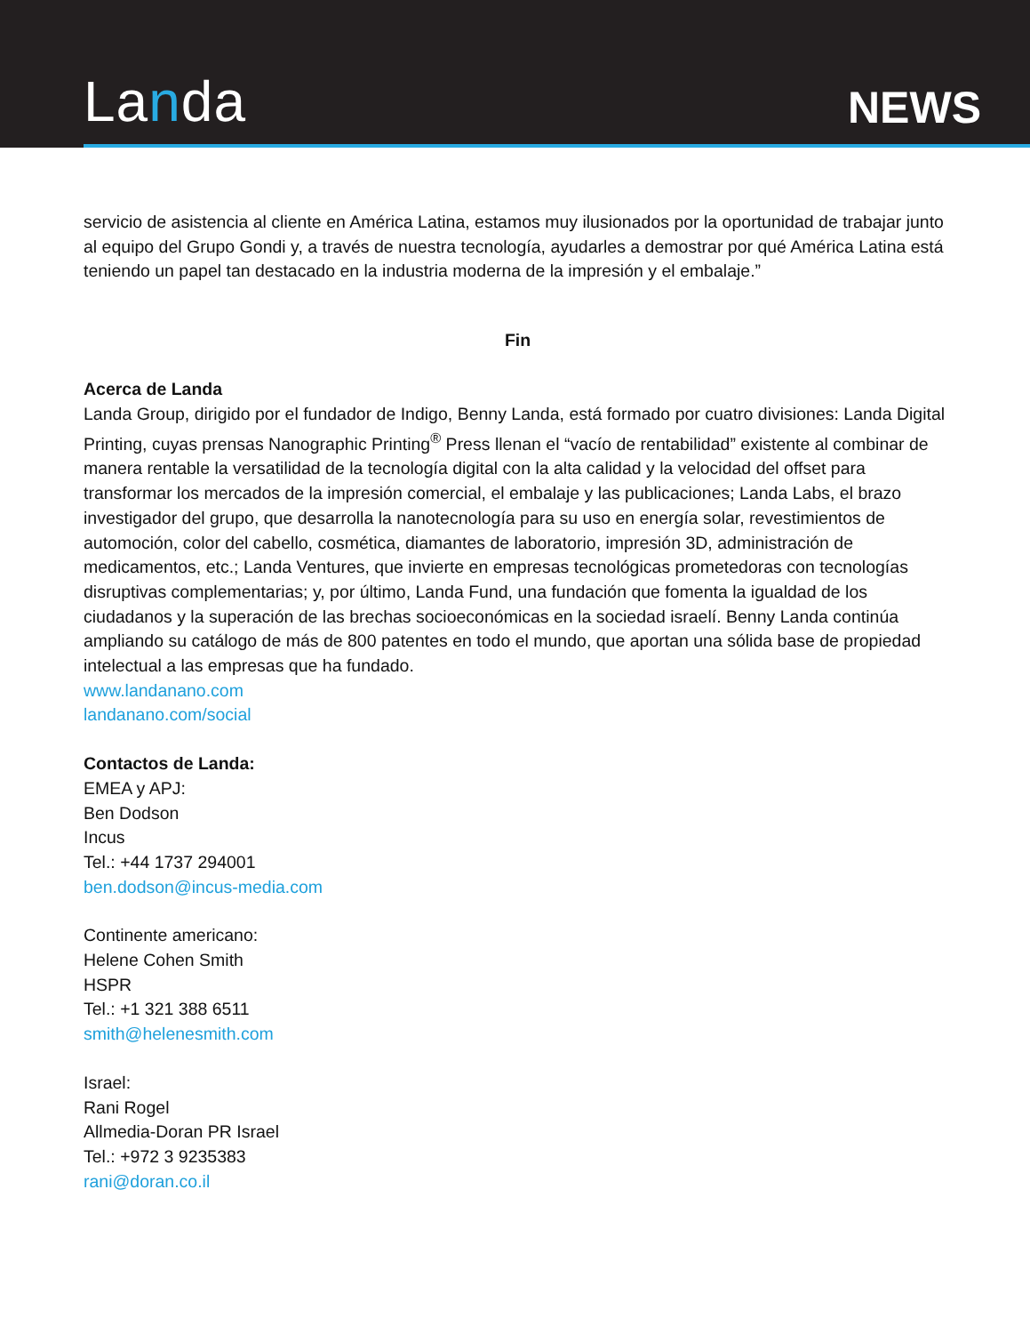Landa
NEWS
servicio de asistencia al cliente en América Latina, estamos muy ilusionados por la oportunidad de trabajar junto al equipo del Grupo Gondi y, a través de nuestra tecnología, ayudarles a demostrar por qué América Latina está teniendo un papel tan destacado en la industria moderna de la impresión y el embalaje.”
Fin
Acerca de Landa
Landa Group, dirigido por el fundador de Indigo, Benny Landa, está formado por cuatro divisiones: Landa Digital Printing, cuyas prensas Nanographic Printing<sup>®</sup> Press llenan el “vacío de rentabilidad” existente al combinar de manera rentable la versatilidad de la tecnología digital con la alta calidad y la velocidad del offset para transformar los mercados de la impresión comercial, el embalaje y las publicaciones; Landa Labs, el brazo investigador del grupo, que desarrolla la nanotecnología para su uso en energía solar, revestimientos de automoción, color del cabello, cosmética, diamantes de laboratorio, impresión 3D, administración de medicamentos, etc.; Landa Ventures, que invierte en empresas tecnológicas prometedoras con tecnologías disruptivas complementarias; y, por último, Landa Fund, una fundación que fomenta la igualdad de los ciudadanos y la superación de las brechas socioeconómicas en la sociedad israelí. Benny Landa continúa ampliando su catálogo de más de 800 patentes en todo el mundo, que aportan una sólida base de propiedad intelectual a las empresas que ha fundado.
www.landanano.com
landanano.com/social
Contactos de Landa:
EMEA y APJ:
Ben Dodson
Incus
Tel.: +44 1737 294001
ben.dodson@incus-media.com
Continente americano:
Helene Cohen Smith
HSPR
Tel.: +1 321 388 6511
smith@helenesmith.com
Israel:
Rani Rogel
Allmedia-Doran PR Israel
Tel.: +972 3 9235383
rani@doran.co.il